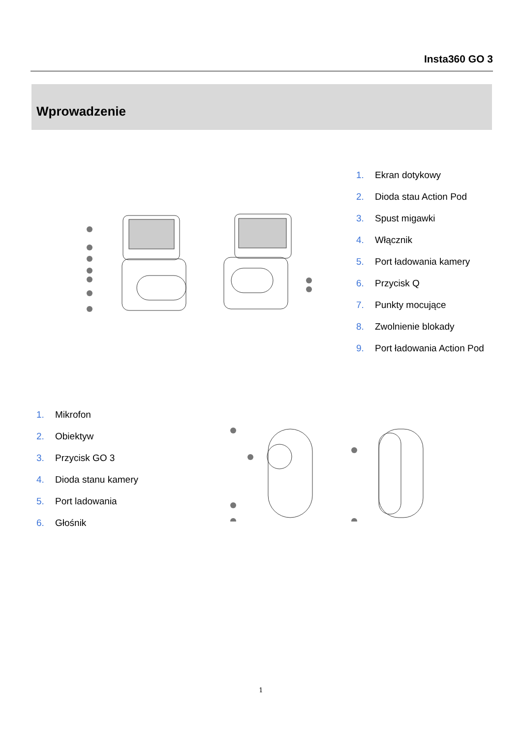Insta360 GO 3
Wprowadzenie
1. Ekran dotykowy
2. Dioda stau Action Pod
3. Spust migawki
4. Włącznik
5. Port ładowania kamery
6. Przycisk Q
7. Punkty mocujące
8. Zwolnienie blokady
9. Port ładowania Action Pod
1. Mikrofon
2. Obiektyw
3. Przycisk GO 3
4. Dioda stanu kamery
5. Port ladowania
6. Głośnik
1